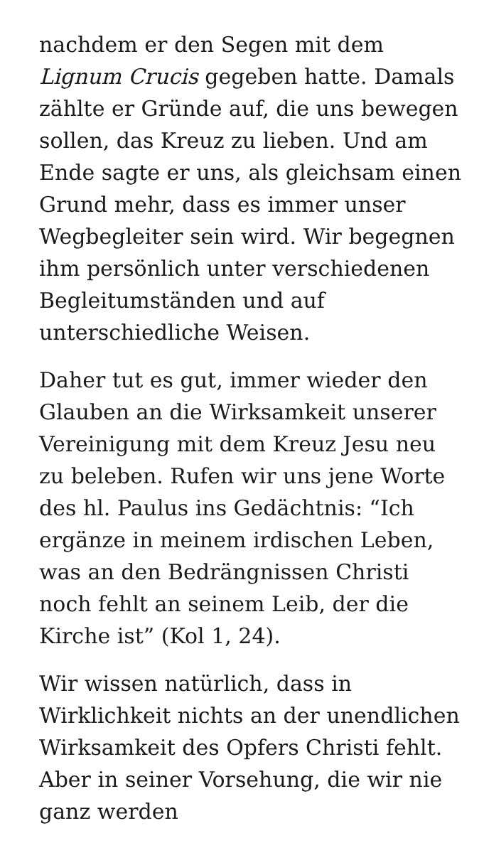nachdem er den Segen mit dem Lignum Crucis gegeben hatte. Damals zählte er Gründe auf, die uns bewegen sollen, das Kreuz zu lieben. Und am Ende sagte er uns, als gleichsam einen Grund mehr, dass es immer unser Wegbegleiter sein wird. Wir begegnen ihm persönlich unter verschiedenen Begleitumständen und auf unterschiedliche Weisen.
Daher tut es gut, immer wieder den Glauben an die Wirksamkeit unserer Vereinigung mit dem Kreuz Jesu neu zu beleben. Rufen wir uns jene Worte des hl. Paulus ins Gedächtnis: “Ich ergänze in meinem irdischen Leben, was an den Bedrängnissen Christi noch fehlt an seinem Leib, der die Kirche ist” (Kol 1, 24).
Wir wissen natürlich, dass in Wirklichkeit nichts an der unendlichen Wirksamkeit des Opfers Christi fehlt. Aber in seiner Vorsehung, die wir nie ganz werden